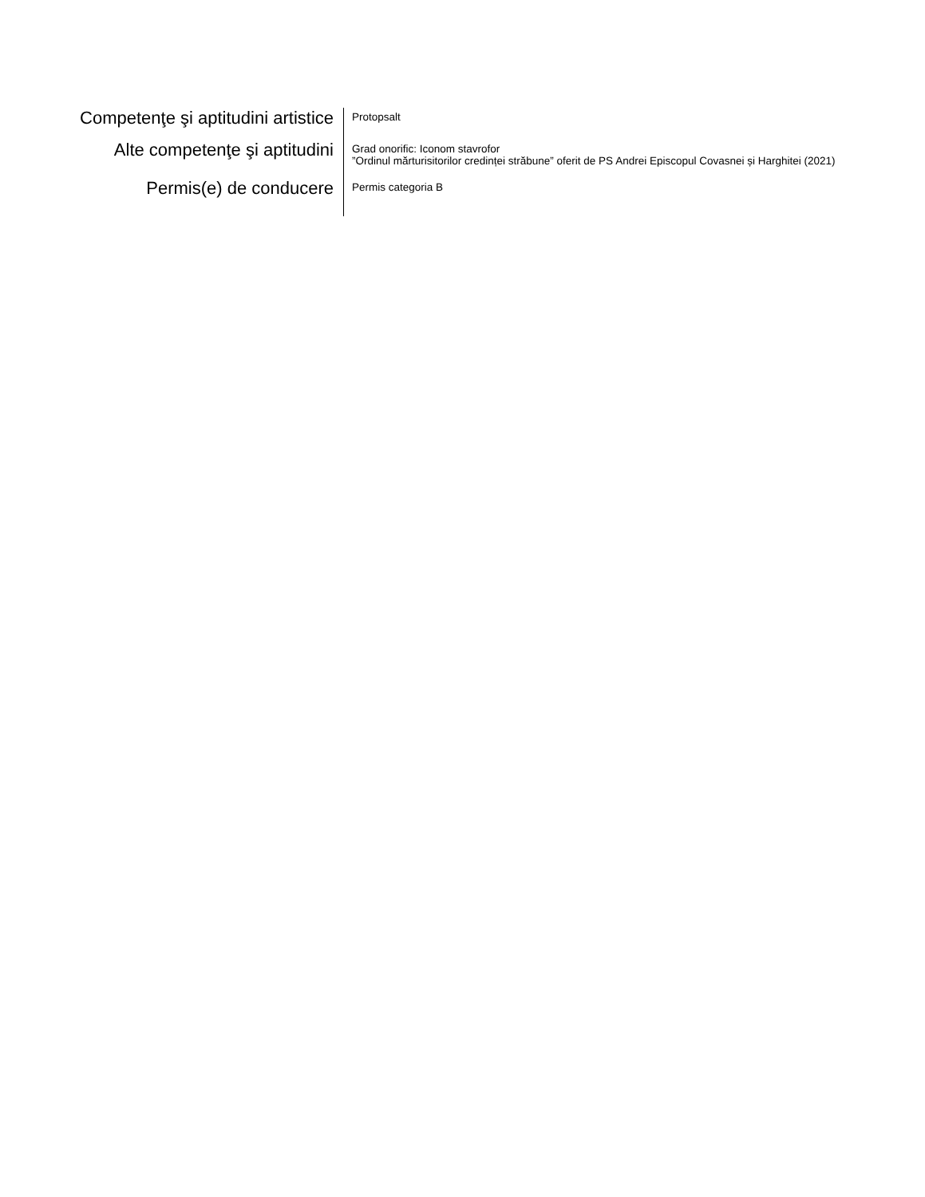Competenţe şi aptitudini artistice
Protopsalt
Alte competenţe şi aptitudini
Grad onorific: Iconom stavrofor
”Ordinul mărturisitorilor credinței străbune” oferit de PS Andrei Episcopul Covasnei și Harghitei (2021)
Permis(e) de conducere
Permis categoria B